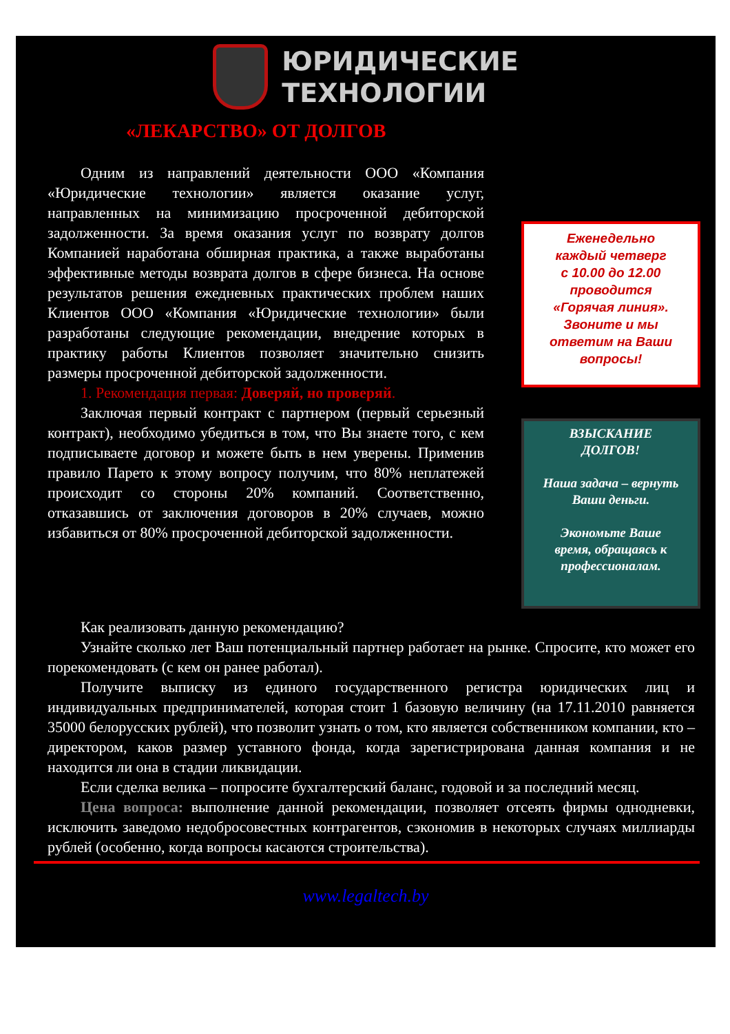ЮРИДИЧЕСКИЕ
ТЕХНОЛОГИИ
«ЛЕКАРСТВО» ОТ ДОЛГОВ
Одним из направлений деятельности ООО «Компания «Юридические технологии» является оказание услуг, направленных на минимизацию просроченной дебиторской задолженности. За время оказания услуг по возврату долгов Компанией наработана обширная практика, а также выработаны эффективные методы возврата долгов в сфере бизнеса. На основе результатов решения ежедневных практических проблем наших Клиентов ООО «Компания «Юридические технологии» были разработаны следующие рекомендации, внедрение которых в практику работы Клиентов позволяет значительно снизить размеры просроченной дебиторской задолженности.
1. Рекомендация первая: Доверяй, но проверяй.
Заключая первый контракт с партнером (первый серьезный контракт), необходимо убедиться в том, что Вы знаете того, с кем подписываете договор и можете быть в нем уверены. Применив правило Парето к этому вопросу получим, что 80% неплатежей происходит со стороны 20% компаний. Соответственно, отказавшись от заключения договоров в 20% случаев, можно избавиться от 80% просроченной дебиторской задолженности.
Еженедельно
каждый четверг
с 10.00 до 12.00
проводится
«Горячая линия».
Звоните и мы
ответим на Ваши
вопросы!
ВЗЫСКАНИЕ
ДОЛГОВ!
Наша задача – вернуть
Ваши деньги.
Экономьте Ваше
время, обращаясь к
профессионалам.
Как реализовать данную рекомендацию?
Узнайте сколько лет Ваш потенциальный партнер работает на рынке. Спросите, кто может его порекомендовать (с кем он ранее работал).
Получите выписку из единого государственного регистра юридических лиц и индивидуальных предпринимателей, которая стоит 1 базовую величину (на 17.11.2010 равняется 35000 белорусских рублей), что позволит узнать о том, кто является собственником компании, кто – директором, каков размер уставного фонда, когда зарегистрирована данная компания и не находится ли она в стадии ликвидации.
Если сделка велика – попросите бухгалтерский баланс, годовой и за последний месяц.
Цена вопроса: выполнение данной рекомендации, позволяет отсеять фирмы однодневки, исключить заведомо недобросовестных контрагентов, сэкономив в некоторых случаях миллиарды рублей (особенно, когда вопросы касаются строительства).
www.legaltech.by